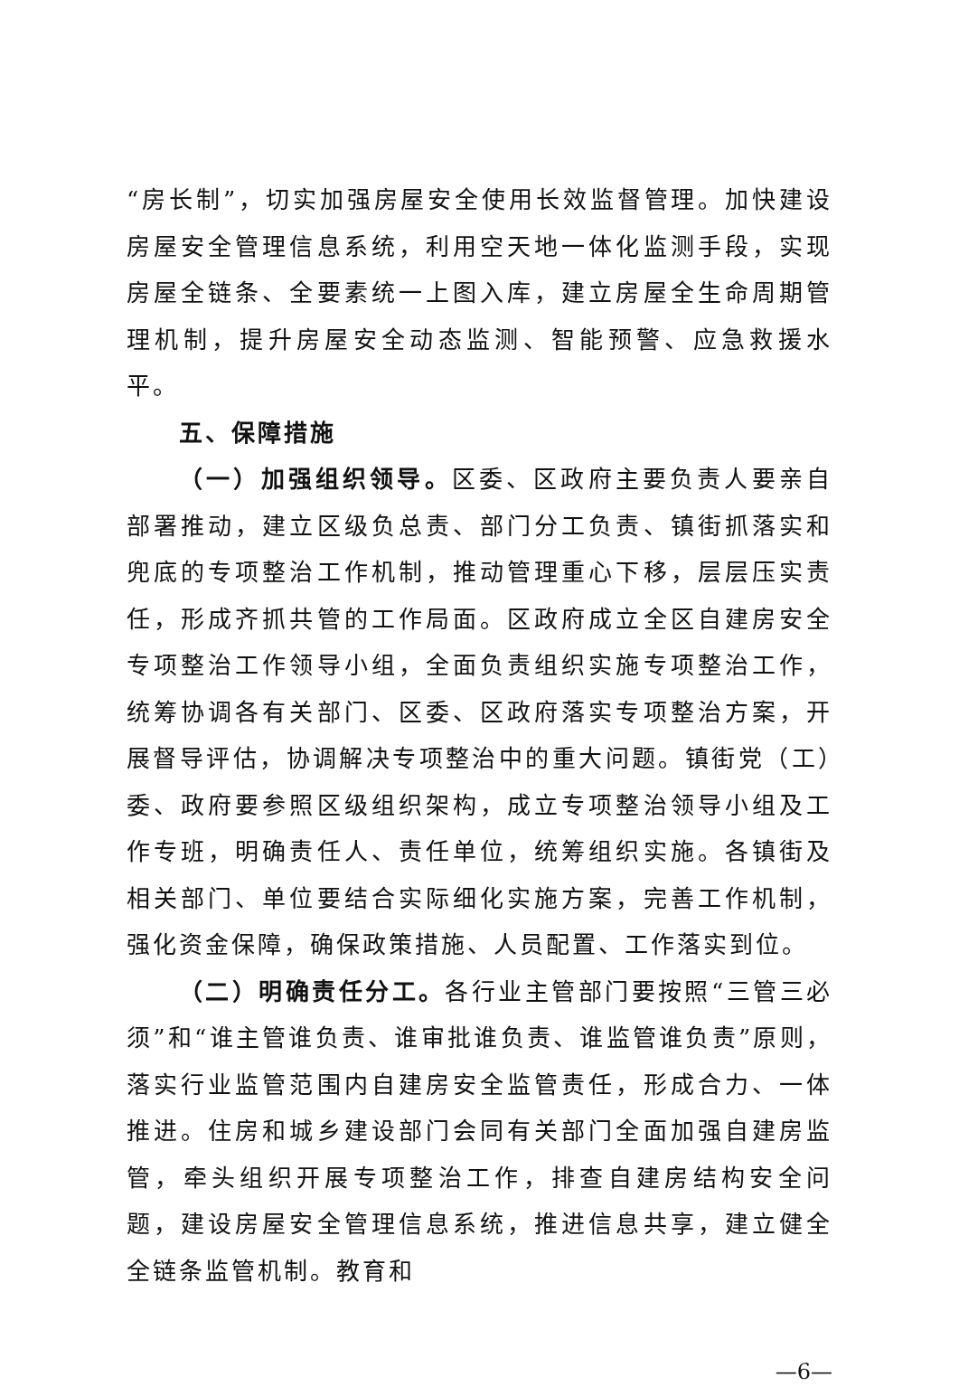“房长制”，切实加强房屋安全使用长效监督管理。加快建设房屋安全管理信息系统，利用空天地一体化监测手段，实现房屋全链条、全要素统一上图入库，建立房屋全生命周期管理机制，提升房屋安全动态监测、智能预警、应急救援水平。
五、保障措施
（一）加强组织领导。区委、区政府主要负责人要亲自部署推动，建立区级负总责、部门分工负责、镇街抓落实和兜底的专项整治工作机制，推动管理重心下移，层层压实责任，形成齐抓共管的工作局面。区政府成立全区自建房安全专项整治工作领导小组，全面负责组织实施专项整治工作，统筹协调各有关部门、区委、区政府落实专项整治方案，开展督导评估，协调解决专项整治中的重大问题。镇街党（工）委、政府要参照区级组织架构，成立专项整治领导小组及工作专班，明确责任人、责任单位，统筹组织实施。各镇街及相关部门、单位要结合实际细化实施方案，完善工作机制，强化资金保障，确保政策措施、人员配置、工作落实到位。
（二）明确责任分工。各行业主管部门要按照“三管三必须”和“谁主管谁负责、谁审批谁负责、谁监管谁负责”原则，落实行业监管范围内自建房安全监管责任，形成合力、一体推进。住房和城乡建设部门会同有关部门全面加强自建房监管，牵头组织开展专项整治工作，排查自建房结构安全问题，建设房屋安全管理信息系统，推进信息共享，建立健全全链条监管机制。教育和
—6—